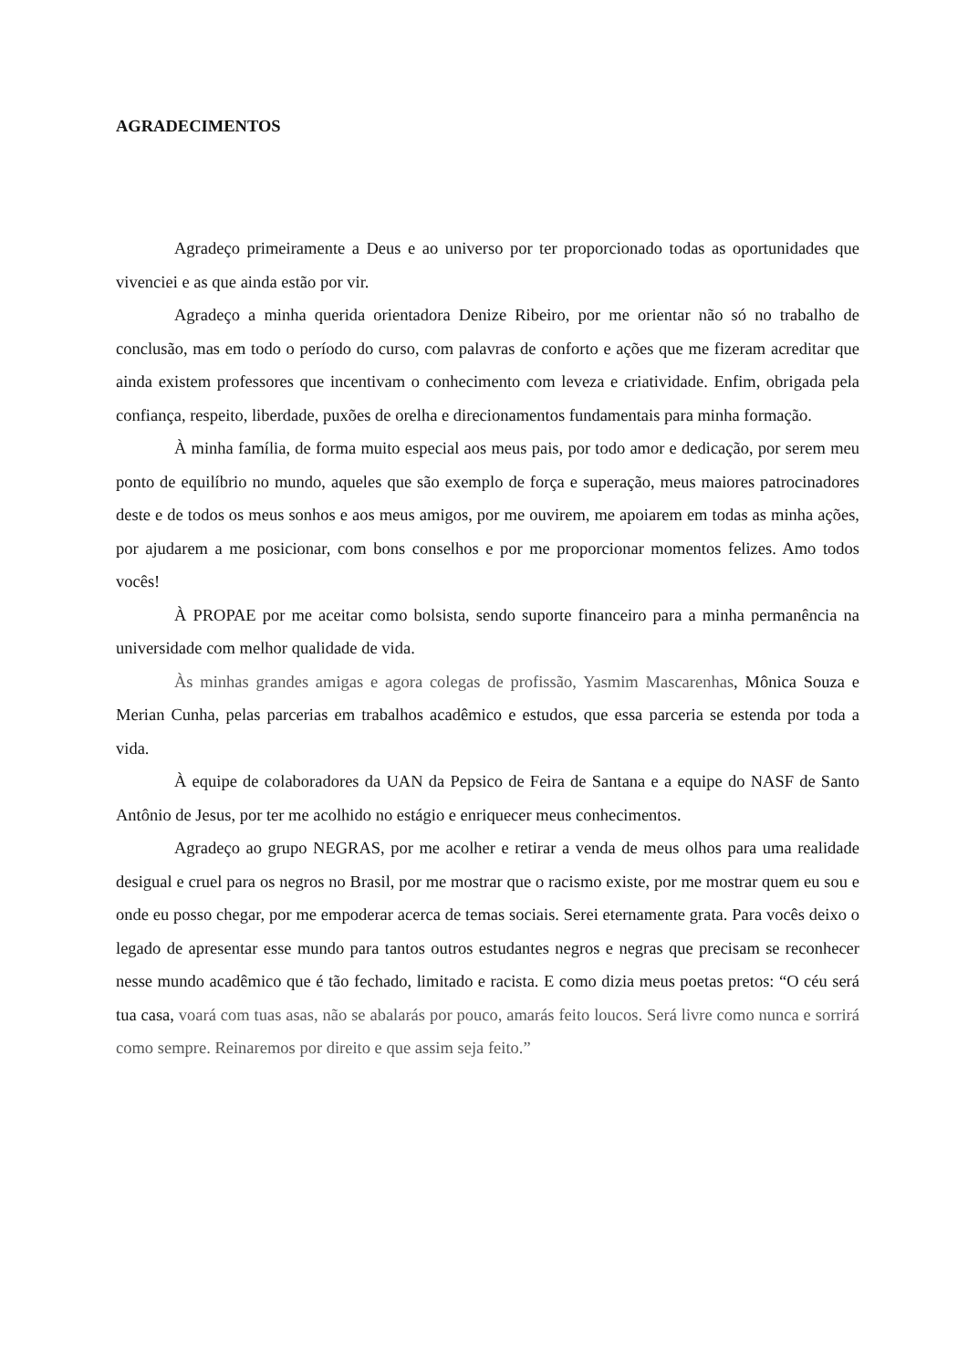AGRADECIMENTOS
Agradeço primeiramente a Deus e ao universo por ter proporcionado todas as oportunidades que vivenciei e as que ainda estão por vir.
Agradeço a minha querida orientadora Denize Ribeiro, por me orientar não só no trabalho de conclusão, mas em todo o período do curso, com palavras de conforto e ações que me fizeram acreditar que ainda existem professores que incentivam o conhecimento com leveza e criatividade. Enfim, obrigada pela confiança, respeito, liberdade, puxões de orelha e direcionamentos fundamentais para minha formação.
À minha família, de forma muito especial aos meus pais, por todo amor e dedicação, por serem meu ponto de equilíbrio no mundo, aqueles que são exemplo de força e superação, meus maiores patrocinadores deste e de todos os meus sonhos e aos meus amigos, por me ouvirem, me apoiarem em todas as minha ações, por ajudarem a me posicionar, com bons conselhos e por me proporcionar momentos felizes. Amo todos vocês!
À PROPAE por me aceitar como bolsista, sendo suporte financeiro para a minha permanência na universidade com melhor qualidade de vida.
Às minhas grandes amigas e agora colegas de profissão, Yasmim Mascarenhas, Mônica Souza e Merian Cunha, pelas parcerias em trabalhos acadêmico e estudos, que essa parceria se estenda por toda a vida.
À equipe de colaboradores da UAN da Pepsico de Feira de Santana e a equipe do NASF de Santo Antônio de Jesus, por ter me acolhido no estágio e enriquecer meus conhecimentos.
Agradeço ao grupo NEGRAS, por me acolher e retirar a venda de meus olhos para uma realidade desigual e cruel para os negros no Brasil, por me mostrar que o racismo existe, por me mostrar quem eu sou e onde eu posso chegar, por me empoderar acerca de temas sociais. Serei eternamente grata. Para vocês deixo o legado de apresentar esse mundo para tantos outros estudantes negros e negras que precisam se reconhecer nesse mundo acadêmico que é tão fechado, limitado e racista. E como dizia meus poetas pretos: “O céu será tua casa, voará com tuas asas, não se abalarás por pouco, amarás feito loucos. Será livre como nunca e sorrirá como sempre. Reinaremos por direito e que assim seja feito.”